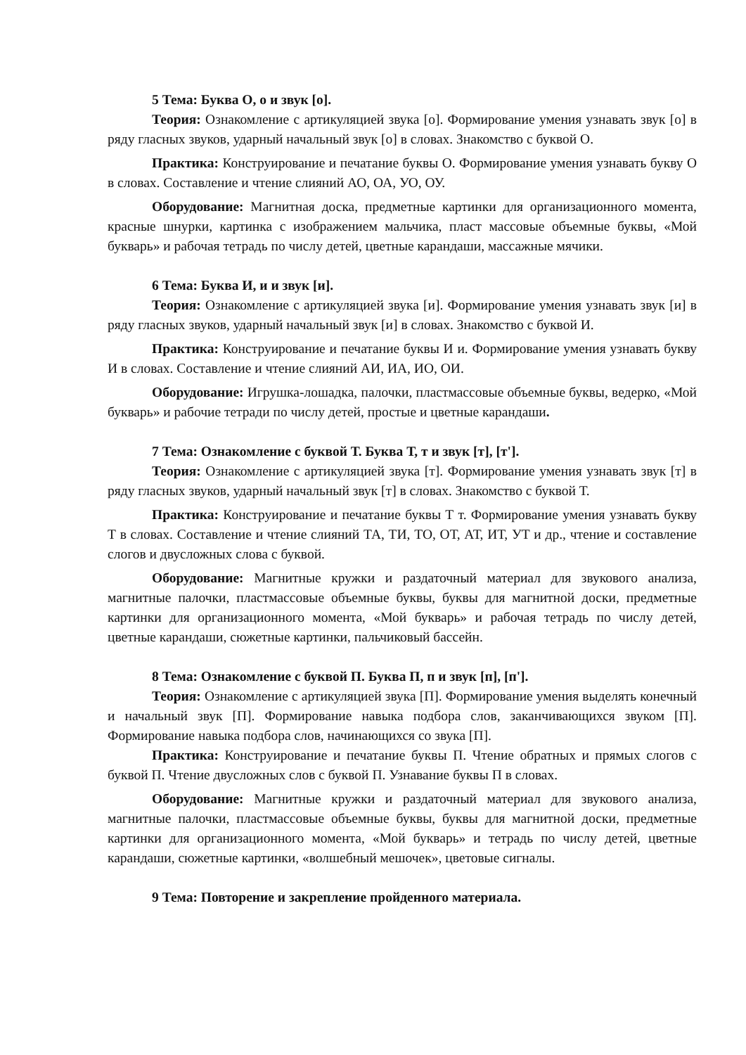5 Тема: Буква О, о и звук [о].
Теория: Ознакомление с артикуляцией звука [о]. Формирование умения узнавать звук [о] в ряду гласных звуков, ударный начальный звук [о] в словах. Знакомство с буквой О.
Практика: Конструирование и печатание буквы О. Формирование умения узнавать букву О в словах. Составление и чтение слияний АО, ОА, УО, ОУ.
Оборудование: Магнитная доска, предметные картинки для организационного момента, красные шнурки, картинка с изображением мальчика, пласт массовые объемные буквы, «Мой букварь» и рабочая тетрадь по числу детей, цветные карандаши, массажные мячики.
6 Тема: Буква И, и и звук [и].
Теория: Ознакомление с артикуляцией звука [и]. Формирование умения узнавать звук [и] в ряду гласных звуков, ударный начальный звук [и] в словах. Знакомство с буквой И.
Практика: Конструирование и печатание буквы И и. Формирование умения узнавать букву И в словах. Составление и чтение слияний АИ, ИА, ИО, ОИ.
Оборудование: Игрушка-лошадка, палочки, пластмассовые объемные буквы, ведерко, «Мой букварь» и рабочие тетради по числу детей, простые и цветные карандаши.
7 Тема: Ознакомление с буквой Т. Буква Т, т и звук [т], [т'].
Теория: Ознакомление с артикуляцией звука [т]. Формирование умения узнавать звук [т] в ряду гласных звуков, ударный начальный звук [т] в словах. Знакомство с буквой Т.
Практика: Конструирование и печатание буквы Т т. Формирование умения узнавать букву Т в словах. Составление и чтение слияний ТА, ТИ, ТО, ОТ, АТ, ИТ, УТ и др., чтение и составление слогов и двусложных слова с буквой.
Оборудование: Магнитные кружки и раздаточный материал для звукового анализа, магнитные палочки, пластмассовые объемные буквы, буквы для магнитной доски, предметные картинки для организационного момента, «Мой букварь» и рабочая тетрадь по числу детей, цветные карандаши, сюжетные картинки, пальчиковый бассейн.
8 Тема: Ознакомление с буквой П. Буква П, п и звук [п], [п'].
Теория: Ознакомление с артикуляцией звука [П]. Формирование умения выделять конечный и начальный звук [П]. Формирование навыка подбора слов, заканчивающихся звуком [П]. Формирование навыка подбора слов, начинающихся со звука [П].
Практика: Конструирование и печатание буквы П. Чтение обратных и прямых слогов с буквой П. Чтение двусложных слов с буквой П. Узнавание буквы П в словах.
Оборудование: Магнитные кружки и раздаточный материал для звукового анализа, магнитные палочки, пластмассовые объемные буквы, буквы для магнитной доски, предметные картинки для организационного момента, «Мой букварь» и тетрадь по числу детей, цветные карандаши, сюжетные картинки, «волшебный мешочек», цветовые сигналы.
9 Тема: Повторение и закрепление пройденного материала.